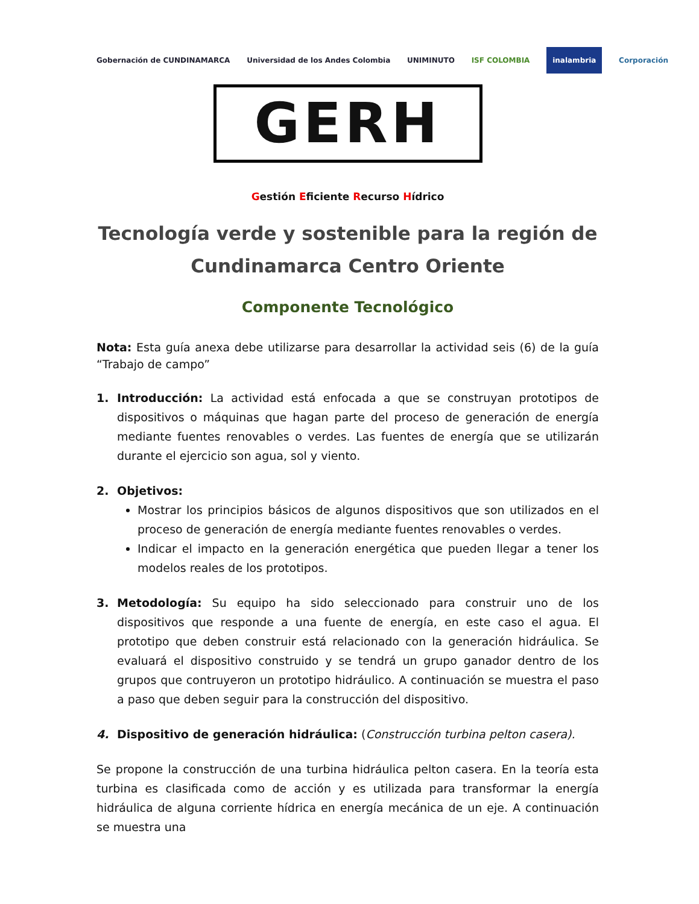Gobernación de CUNDINAMARCA
Universidad de los Andes Colombia
UNIMINUTO ISF COLOMBIA
inalambria
Corporación
GERH
Gestión Eficiente Recurso Hídrico
Tecnología verde y sostenible para la región de Cundinamarca Centro Oriente
Componente Tecnológico
Nota: Esta guía anexa debe utilizarse para desarrollar la actividad seis (6) de la guía “Trabajo de campo”
1. Introducción: La actividad está enfocada a que se construyan prototipos de dispositivos o máquinas que hagan parte del proceso de generación de energía mediante fuentes renovables o verdes. Las fuentes de energía que se utilizarán durante el ejercicio son agua, sol y viento.
2. Objetivos:
Mostrar los principios básicos de algunos dispositivos que son utilizados en el proceso de generación de energía mediante fuentes renovables o verdes.
Indicar el impacto en la generación energética que pueden llegar a tener los modelos reales de los prototipos.
3. Metodología: Su equipo ha sido seleccionado para construir uno de los dispositivos que responde a una fuente de energía, en este caso el agua. El prototipo que deben construir está relacionado con la generación hidráulica. Se evaluará el dispositivo construido y se tendrá un grupo ganador dentro de los grupos que contruyeron un prototipo hidráulico. A continuación se muestra el paso a paso que deben seguir para la construcción del dispositivo.
4. Dispositivo de generación hidráulica: (Construcción turbina pelton casera).
Se propone la construcción de una turbina hidráulica pelton casera. En la teoría esta turbina es clasificada como de acción y es utilizada para transformar la energía hidráulica de alguna corriente hídrica en energía mecánica de un eje. A continuación se muestra una